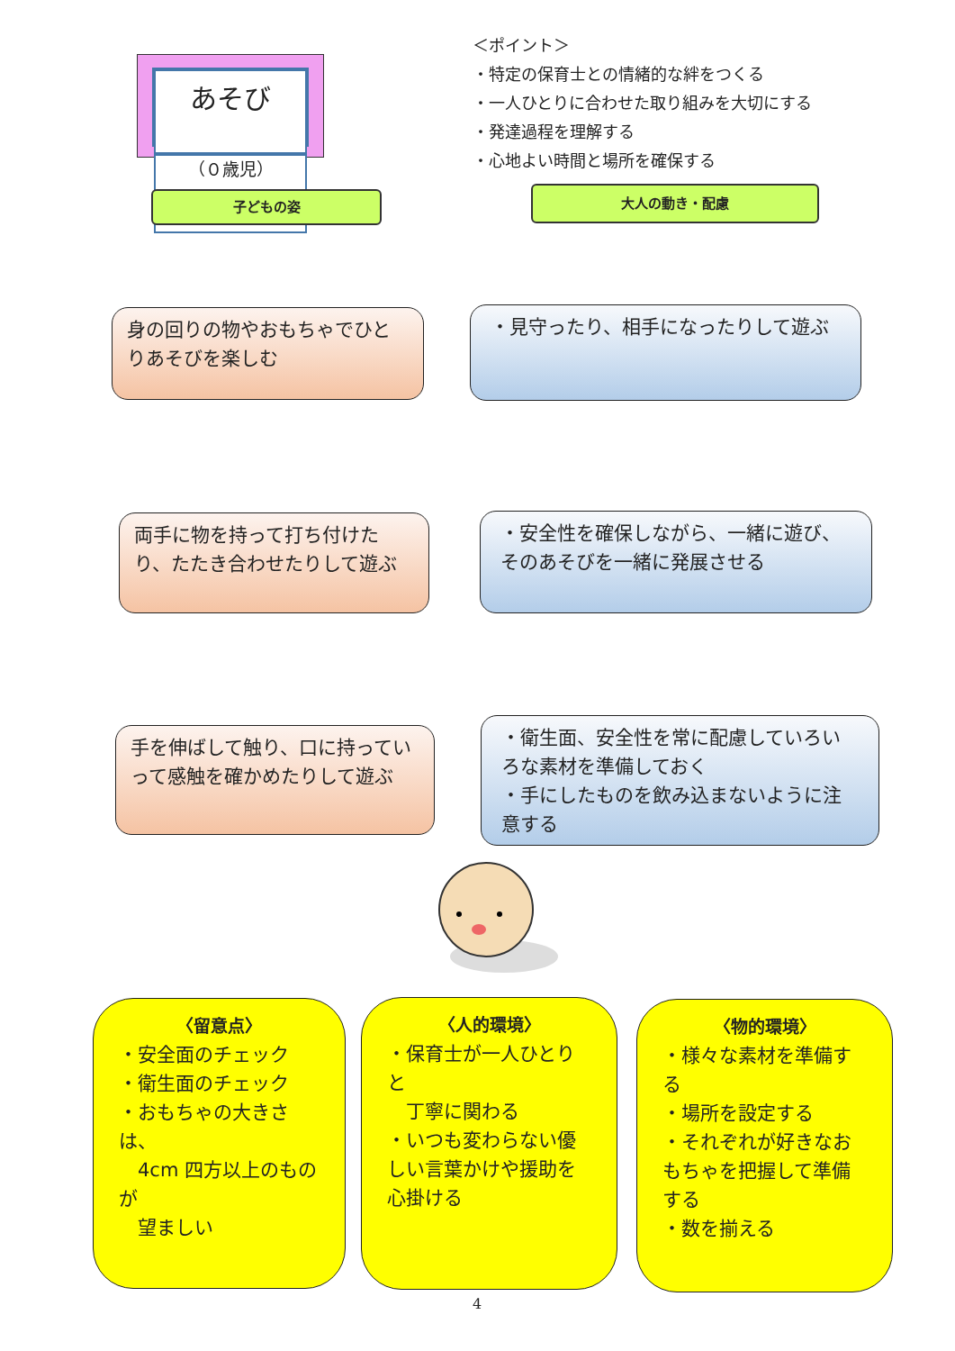あそび
（０歳児）
＜ポイント＞
・特定の保育士との情緒的な絆をつくる
・一人ひとりに合わせた取り組みを大切にする
・発達過程を理解する
・心地よい時間と場所を確保する
子どもの姿 大人の動き・配慮
身の回りの物やおもちゃでひとりあそびを楽しむ
・見守ったり、相手になったりして遊ぶ
両手に物を持って打ち付けたり、たたき合わせたりして遊ぶ
・安全性を確保しながら、一緒に遊び、そのあそびを一緒に発展させる
手を伸ばして触り、口に持っていって感触を確かめたりして遊ぶ
・衛生面、安全性を常に配慮していろいろな素材を準備しておく
・手にしたものを飲み込まないように注意する
〈留意点〉
・安全面のチェック
・衛生面のチェック
・おもちゃの大きさは、
　4cm 四方以上のものが
　望ましい
〈人的環境〉
・保育士が一人ひとりと
　丁寧に関わる
・いつも変わらない優しい言葉かけや援助を心掛ける
〈物的環境〉
・様々な素材を準備する
・場所を設定する
・それぞれが好きなおもちゃを把握して準備する
・数を揃える
4